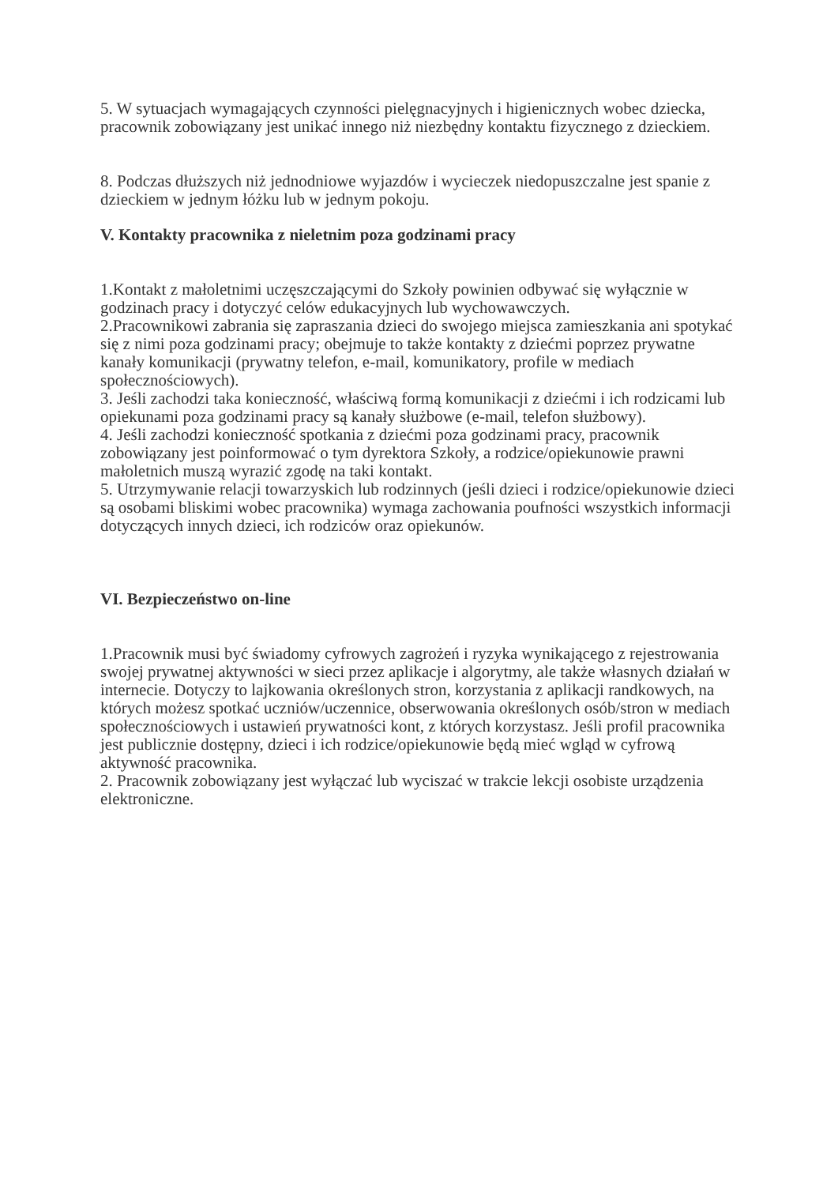5. W sytuacjach wymagających czynności pielęgnacyjnych i higienicznych wobec dziecka, pracownik zobowiązany jest unikać innego niż niezbędny kontaktu fizycznego z dzieckiem.
8. Podczas dłuższych niż jednodniowe wyjazdów i wycieczek niedopuszczalne jest spanie z dzieckiem w jednym łóżku lub w jednym pokoju.
V. Kontakty pracownika z nieletnim poza godzinami pracy
1.Kontakt z małoletnimi uczęszczającymi do Szkoły powinien odbywać się wyłącznie w godzinach pracy i dotyczyć celów edukacyjnych lub wychowawczych.
2.Pracownikowi zabrania się zapraszania dzieci do swojego miejsca zamieszkania ani spotykać się z nimi poza godzinami pracy; obejmuje to także kontakty z dziećmi poprzez prywatne kanały komunikacji (prywatny telefon, e-mail, komunikatory, profile w mediach społecznościowych).
3. Jeśli zachodzi taka konieczność, właściwą formą komunikacji z dziećmi i ich rodzicami lub opiekunami poza godzinami pracy są kanały służbowe (e-mail, telefon służbowy).
4. Jeśli zachodzi konieczność spotkania z dziećmi poza godzinami pracy, pracownik zobowiązany jest poinformować o tym dyrektora Szkoły, a rodzice/opiekunowie prawni małoletnich muszą wyrazić zgodę na taki kontakt.
5. Utrzymywanie relacji towarzyskich lub rodzinnych (jeśli dzieci i rodzice/opiekunowie dzieci są osobami bliskimi wobec pracownika) wymaga zachowania poufności wszystkich informacji dotyczących innych dzieci, ich rodziców oraz opiekunów.
VI. Bezpieczeństwo on-line
1.Pracownik musi być świadomy cyfrowych zagrożeń i ryzyka wynikającego z rejestrowania swojej prywatnej aktywności w sieci przez aplikacje i algorytmy, ale także własnych działań w internecie. Dotyczy to lajkowania określonych stron, korzystania z aplikacji randkowych, na których możesz spotkać uczniów/uczennice, obserwowania określonych osób/stron w mediach społecznościowych i ustawień prywatności kont, z których korzystasz. Jeśli profil pracownika jest publicznie dostępny, dzieci i ich rodzice/opiekunowie będą mieć wgląd w cyfrową aktywność pracownika.
2. Pracownik zobowiązany jest wyłączać lub wyciszać w trakcie lekcji osobiste urządzenia elektroniczne.